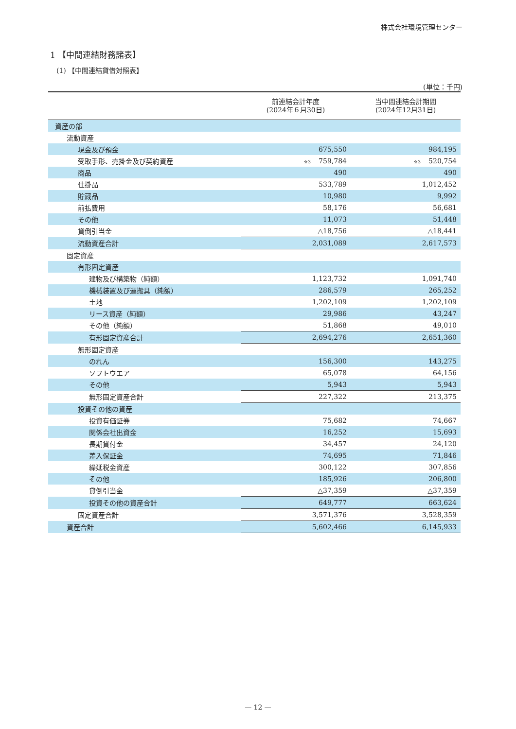株式会社環境管理センター
1 【中間連結財務諸表】
(1) 【中間連結貸借対照表】
(単位：千円)
| | 前連結会計年度 (2024年６月30日) | 当中間連結会計期間 (2024年12月31日) |
| --- | --- | --- |
| 資産の部 | | |
| 流動資産 | | |
| 現金及び預金 | 675,550 | 984,195 |
| 受取手形、売掛金及び契約資産 | <sup>※3</sup>759,784 | <sup>※3</sup>520,754 |
| 商品 | 490 | 490 |
| 仕掛品 | 533,789 | 1,012,452 |
| 貯蔵品 | 10,980 | 9,992 |
| 前払費用 | 58,176 | 56,681 |
| その他 | 11,073 | 51,448 |
| 貸倒引当金 | △18,756 | △18,441 |
| 流動資産合計 | 2,031,089 | 2,617,573 |
| 固定資産 | | |
| 有形固定資産 | | |
| 建物及び構築物（純額） | 1,123,732 | 1,091,740 |
| 機械装置及び運搬具（純額） | 286,579 | 265,252 |
| 土地 | 1,202,109 | 1,202,109 |
| リース資産（純額） | 29,986 | 43,247 |
| その他（純額） | 51,868 | 49,010 |
| 有形固定資産合計 | 2,694,276 | 2,651,360 |
| 無形固定資産 | | |
| のれん | 156,300 | 143,275 |
| ソフトウエア | 65,078 | 64,156 |
| その他 | 5,943 | 5,943 |
| 無形固定資産合計 | 227,322 | 213,375 |
| 投資その他の資産 | | |
| 投資有価証券 | 75,682 | 74,667 |
| 関係会社出資金 | 16,252 | 15,693 |
| 長期貸付金 | 34,457 | 24,120 |
| 差入保証金 | 74,695 | 71,846 |
| 繰延税金資産 | 300,122 | 307,856 |
| その他 | 185,926 | 206,800 |
| 貸倒引当金 | △37,359 | △37,359 |
| 投資その他の資産合計 | 649,777 | 663,624 |
| 固定資産合計 | 3,571,376 | 3,528,359 |
| 資産合計 | 5,602,466 | 6,145,933 |
— 12 —